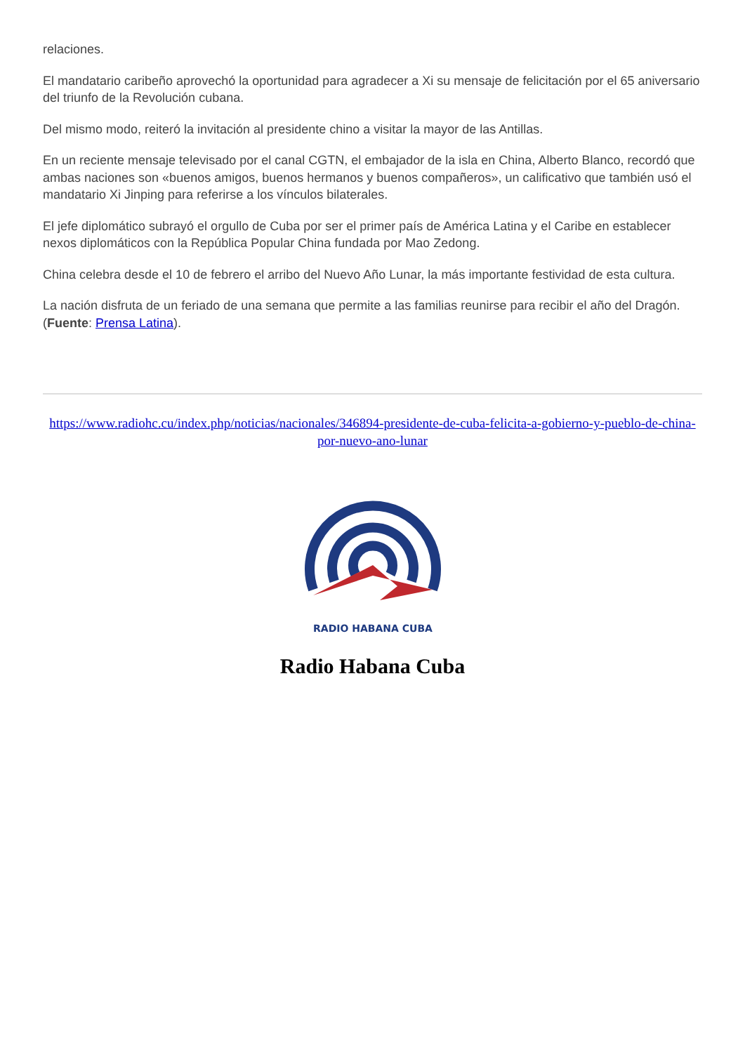relaciones.
El mandatario caribeño aprovechó la oportunidad para agradecer a Xi su mensaje de felicitación por el 65 aniversario del triunfo de la Revolución cubana.
Del mismo modo, reiteró la invitación al presidente chino a visitar la mayor de las Antillas.
En un reciente mensaje televisado por el canal CGTN, el embajador de la isla en China, Alberto Blanco, recordó que ambas naciones son «buenos amigos, buenos hermanos y buenos compañeros», un calificativo que también usó el mandatario Xi Jinping para referirse a los vínculos bilaterales.
El jefe diplomático subrayó el orgullo de Cuba por ser el primer país de América Latina y el Caribe en establecer nexos diplomáticos con la República Popular China fundada por Mao Zedong.
China celebra desde el 10 de febrero el arribo del Nuevo Año Lunar, la más importante festividad de esta cultura.
La nación disfruta de un feriado de una semana que permite a las familias reunirse para recibir el año del Dragón. (Fuente: Prensa Latina).
https://www.radiohc.cu/index.php/noticias/nacionales/346894-presidente-de-cuba-felicita-a-gobierno-y-pueblo-de-china-por-nuevo-ano-lunar
RADIO HABANA CUBA
Radio Habana Cuba